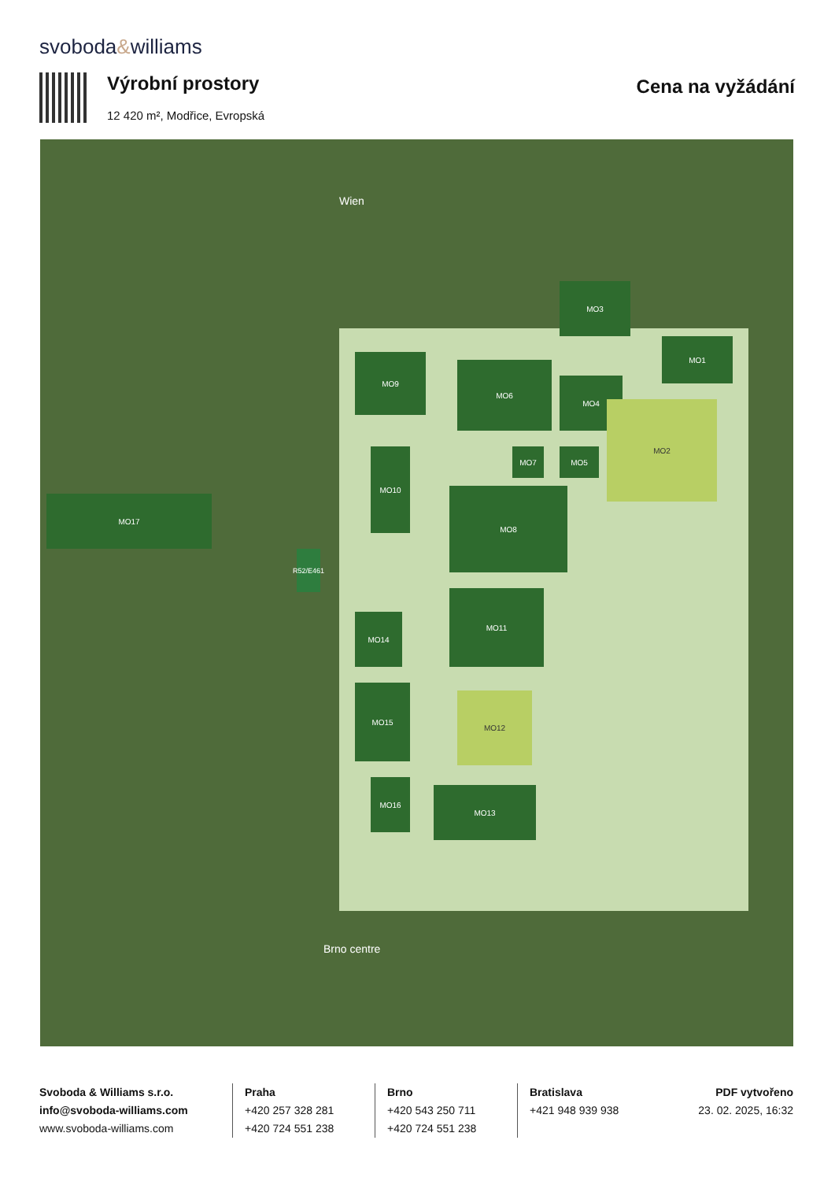svoboda&williams
Výrobní prostory
12 420 m², Modřice, Evropská
Cena na vyžádání
MO17
MO9
MO6
MO4
MO3
MO1
MO2
MO7 MO5
MO10
MO8
MO11
MO14
MO15
MO12
MO16
MO13
R52/E461
Wien
Brno centre
Svoboda & Williams s.r.o.
info@svoboda-williams.com
www.svoboda-williams.com
Praha
+420 257 328 281
+420 724 551 238
Brno
+420 543 250 711
+420 724 551 238
Bratislava
+421 948 939 938
PDF vytvořeno
23. 02. 2025, 16:32